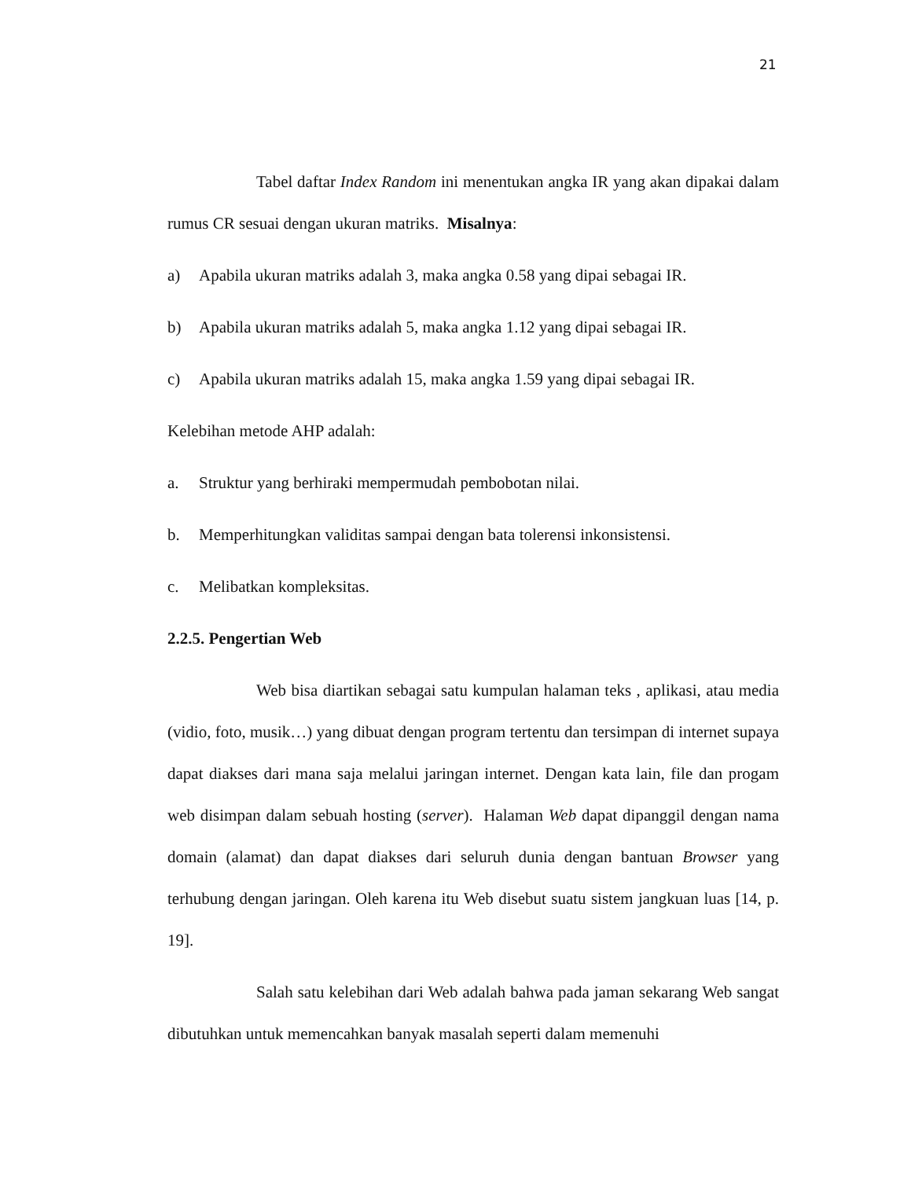21
Tabel daftar Index Random ini menentukan angka IR yang akan dipakai dalam rumus CR sesuai dengan ukuran matriks. Misalnya:
a) Apabila ukuran matriks adalah 3, maka angka 0.58 yang dipai sebagai IR.
b) Apabila ukuran matriks adalah 5, maka angka 1.12 yang dipai sebagai IR.
c) Apabila ukuran matriks adalah 15, maka angka 1.59 yang dipai sebagai IR.
Kelebihan metode AHP adalah:
a. Struktur yang berhiraki mempermudah pembobotan nilai.
b. Memperhitungkan validitas sampai dengan bata tolerensi inkonsistensi.
c. Melibatkan kompleksitas.
2.2.5. Pengertian Web
Web bisa diartikan sebagai satu kumpulan halaman teks , aplikasi, atau media (vidio, foto, musik…) yang dibuat dengan program tertentu dan tersimpan di internet supaya dapat diakses dari mana saja melalui jaringan internet. Dengan kata lain, file dan progam web disimpan dalam sebuah hosting (server). Halaman Web dapat dipanggil dengan nama domain (alamat) dan dapat diakses dari seluruh dunia dengan bantuan Browser yang terhubung dengan jaringan. Oleh karena itu Web disebut suatu sistem jangkuan luas [14, p. 19].
Salah satu kelebihan dari Web adalah bahwa pada jaman sekarang Web sangat dibutuhkan untuk memencahkan banyak masalah seperti dalam memenuhi